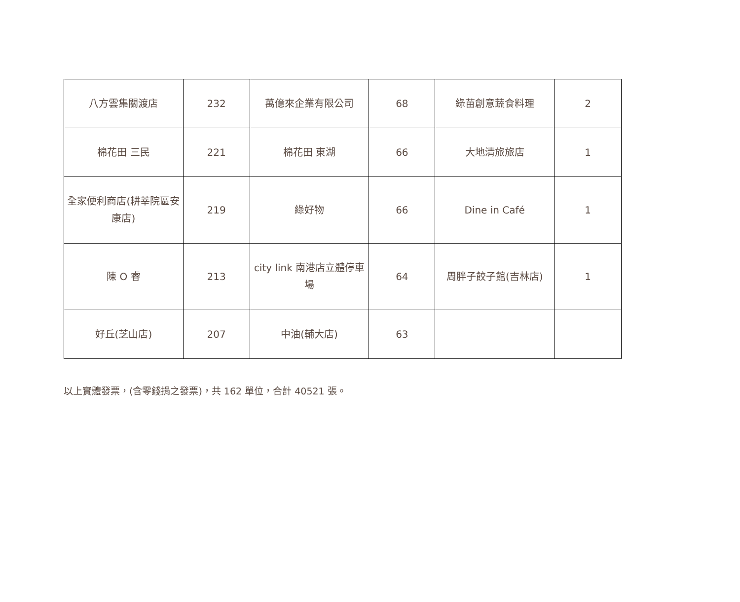| 八方雲集關渡店 | 232 | 萬億來企業有限公司 | 68 | 綠苗創意蔬食料理 | 2 |
| 棉花田 三民 | 221 | 棉花田 東湖 | 66 | 大地清旅旅店 | 1 |
| 全家便利商店(耕莘院區安康店) | 219 | 綠好物 | 66 | Dine in Café | 1 |
| 陳 O 睿 | 213 | city link 南港店立體停車場 | 64 | 周胖子餃子館(吉林店) | 1 |
| 好丘(芝山店) | 207 | 中油(輔大店) | 63 | | |
以上實體發票，(含零錢捐之發票)，共 162 單位，合計 40521 張。